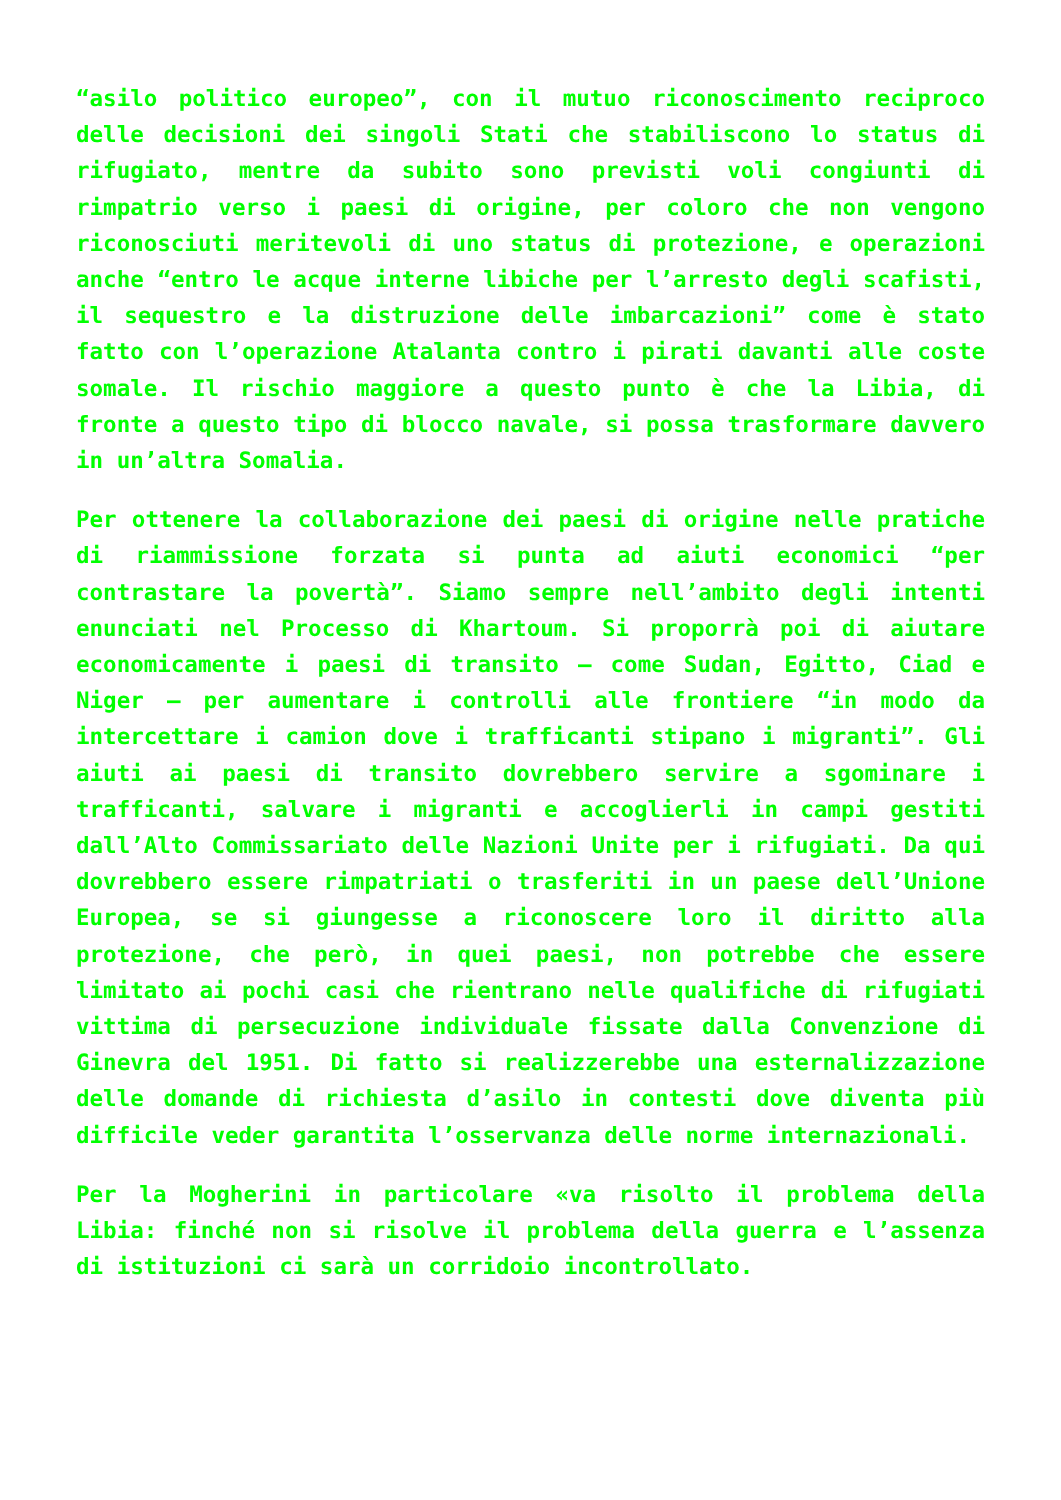“asilo politico europeo”, con il mutuo riconoscimento reciproco delle decisioni dei singoli Stati che stabiliscono lo status di rifugiato, mentre da subito sono previsti voli congiunti di rimpatrio verso i paesi di origine, per coloro che non vengono riconosciuti meritevoli di uno status di protezione, e operazioni anche “entro le acque interne libiche per l’arresto degli scafisti, il sequestro e la distruzione delle imbarcazioni” come è stato fatto con l’operazione Atalanta contro i pirati davanti alle coste somale. Il rischio maggiore a questo punto è che la Libia, di fronte a questo tipo di blocco navale, si possa trasformare davvero in un’altra Somalia.
Per ottenere la collaborazione dei paesi di origine nelle pratiche di riammissione forzata si punta ad aiuti economici “per contrastare la povertà”. Siamo sempre nell’ambito degli intenti enunciati nel Processo di Khartoum. Si proporrà poi di aiutare economicamente i paesi di transito – come Sudan, Egitto, Ciad e Niger – per aumentare i controlli alle frontiere “in modo da intercettare i camion dove i trafficanti stipano i migranti”. Gli aiuti ai paesi di transito dovrebbero servire a sgominare i trafficanti, salvare i migranti e accoglierli in campi gestiti dall’Alto Commissariato delle Nazioni Unite per i rifugiati. Da qui dovrebbero essere rimpatriati o trasferiti in un paese dell’Unione Europea, se si giungesse a riconoscere loro il diritto alla protezione, che però, in quei paesi, non potrebbe che essere limitato ai pochi casi che rientrano nelle qualifiche di rifugiati vittima di persecuzione individuale fissate dalla Convenzione di Ginevra del 1951. Di fatto si realizzerebbe una esternalizzazione delle domande di richiesta d’asilo in contesti dove diventa più difficile veder garantita l’osservanza delle norme internazionali.
Per la Mogherini in particolare «va risolto il problema della Libia: finché non si risolve il problema della guerra e l’assenza di istituzioni ci sarà un corridoio incontrollato.